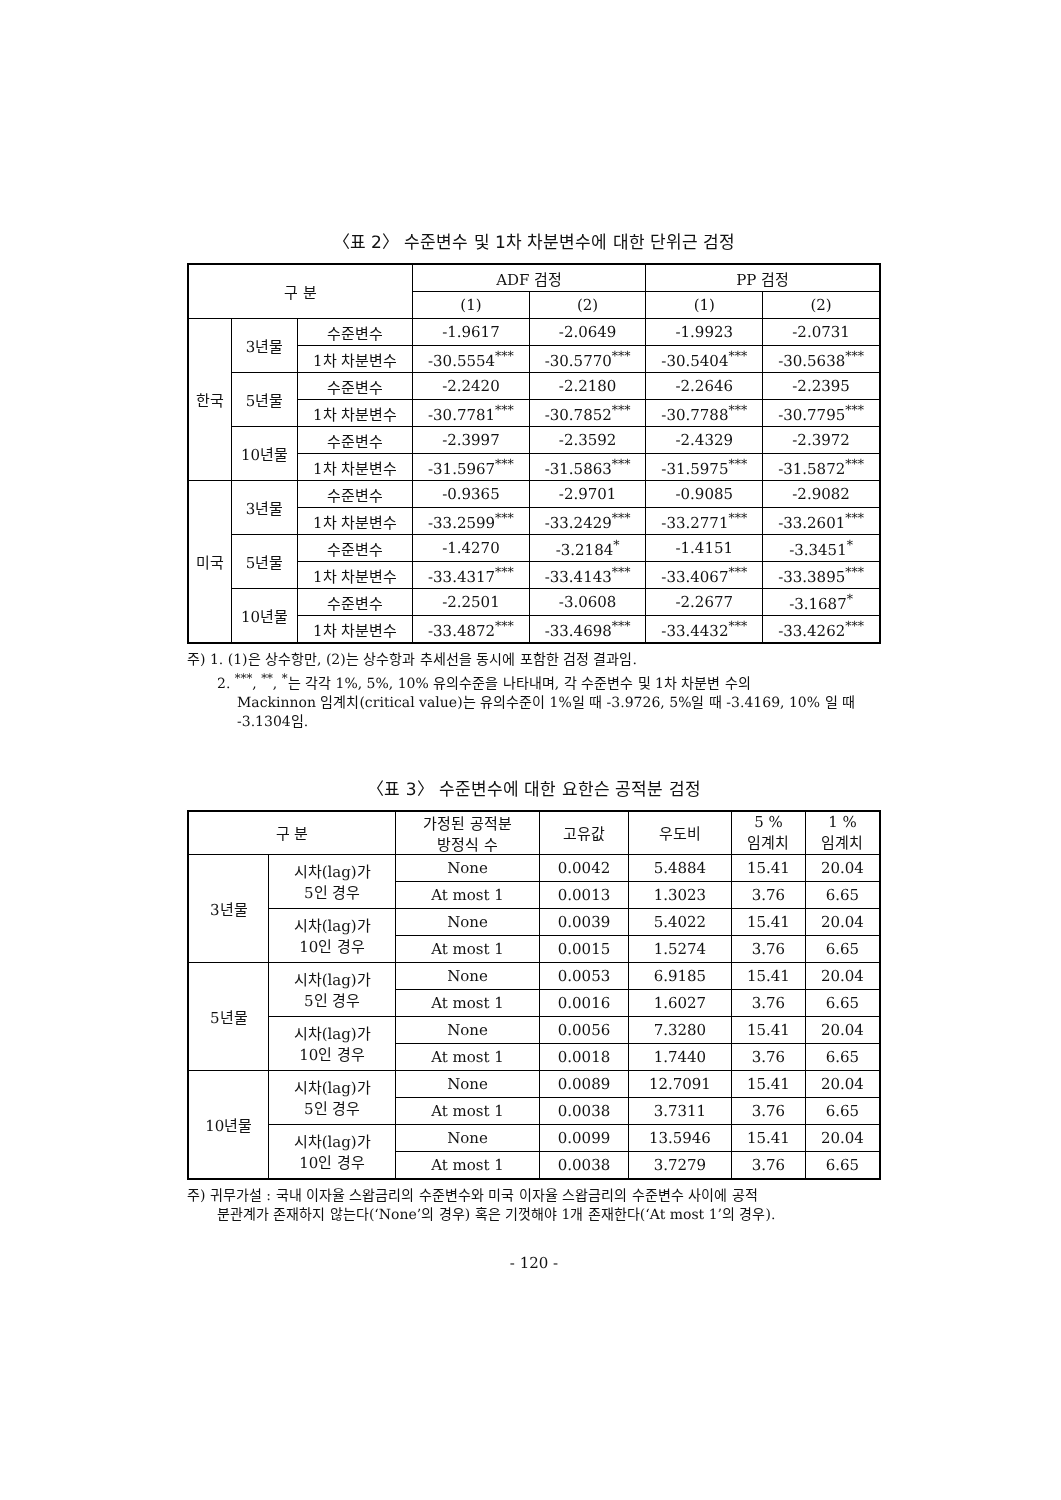〈표 2〉 수준변수 및 1차 차분변수에 대한 단위근 검정
| 구 분 | | | ADF 검정 | | PP 검정 | |
| --- | --- | --- | --- | --- | --- | --- |
| | | | (1) | (2) | (1) | (2) |
| 한국 | 3년물 | 수준변수 | -1.9617 | -2.0649 | -1.9923 | -2.0731 |
| | | 1차 차분변수 | -30.5554<sup>***</sup> | -30.5770<sup>***</sup> | -30.5404<sup>***</sup> | -30.5638<sup>***</sup> |
| | 5년물 | 수준변수 | -2.2420 | -2.2180 | -2.2646 | -2.2395 |
| | | 1차 차분변수 | -30.7781<sup>***</sup> | -30.7852<sup>***</sup> | -30.7788<sup>***</sup> | -30.7795<sup>***</sup> |
| | 10년물 | 수준변수 | -2.3997 | -2.3592 | -2.4329 | -2.3972 |
| | | 1차 차분변수 | -31.5967<sup>***</sup> | -31.5863<sup>***</sup> | -31.5975<sup>***</sup> | -31.5872<sup>***</sup> |
| 미국 | 3년물 | 수준변수 | -0.9365 | -2.9701 | -0.9085 | -2.9082 |
| | | 1차 차분변수 | -33.2599<sup>***</sup> | -33.2429<sup>***</sup> | -33.2771<sup>***</sup> | -33.2601<sup>***</sup> |
| | 5년물 | 수준변수 | -1.4270 | -3.2184<sup>*</sup> | -1.4151 | -3.3451<sup>*</sup> |
| | | 1차 차분변수 | -33.4317<sup>***</sup> | -33.4143<sup>***</sup> | -33.4067<sup>***</sup> | -33.3895<sup>***</sup> |
| | 10년물 | 수준변수 | -2.2501 | -3.0608 | -2.2677 | -3.1687<sup>*</sup> |
| | | 1차 차분변수 | -33.4872<sup>***</sup> | -33.4698<sup>***</sup> | -33.4432<sup>***</sup> | -33.4262<sup>***</sup> |
주) 1. (1)은 상수항만, (2)는 상수항과 추세선을 동시에 포함한 검정 결과임.
2. <sup>***</sup>, <sup>**</sup>, <sup>*</sup>는 각각 1%, 5%, 10% 유의수준을 나타내며, 각 수준변수 및 1차 차분변 수의
Mackinnon 임계치(critical value)는 유의수준이 1%일 때 -3.9726, 5%일 때 -3.4169, 10% 일 때 -3.1304임.
〈표 3〉 수준변수에 대한 요한슨 공적분 검정
| 구 분 | | 가정된 공적분 방정식 수 | 고유값 | 우도비 | 5 % 임계치 | 1 % 임계치 |
| --- | --- | --- | --- | --- | --- | --- |
| 3년물 | 시차(lag)가 5인 경우 | None | 0.0042 | 5.4884 | 15.41 | 20.04 |
| | | At most 1 | 0.0013 | 1.3023 | 3.76 | 6.65 |
| | 시차(lag)가 10인 경우 | None | 0.0039 | 5.4022 | 15.41 | 20.04 |
| | | At most 1 | 0.0015 | 1.5274 | 3.76 | 6.65 |
| 5년물 | 시차(lag)가 5인 경우 | None | 0.0053 | 6.9185 | 15.41 | 20.04 |
| | | At most 1 | 0.0016 | 1.6027 | 3.76 | 6.65 |
| | 시차(lag)가 10인 경우 | None | 0.0056 | 7.3280 | 15.41 | 20.04 |
| | | At most 1 | 0.0018 | 1.7440 | 3.76 | 6.65 |
| 10년물 | 시차(lag)가 5인 경우 | None | 0.0089 | 12.7091 | 15.41 | 20.04 |
| | | At most 1 | 0.0038 | 3.7311 | 3.76 | 6.65 |
| | 시차(lag)가 10인 경우 | None | 0.0099 | 13.5946 | 15.41 | 20.04 |
| | | At most 1 | 0.0038 | 3.7279 | 3.76 | 6.65 |
주) 귀무가설 : 국내 이자율 스왑금리의 수준변수와 미국 이자율 스왑금리의 수준변수 사이에 공적
분관계가 존재하지 않는다(‘None’의 경우) 혹은 기껏해야 1개 존재한다(‘At most 1’의 경우).
- 120 -